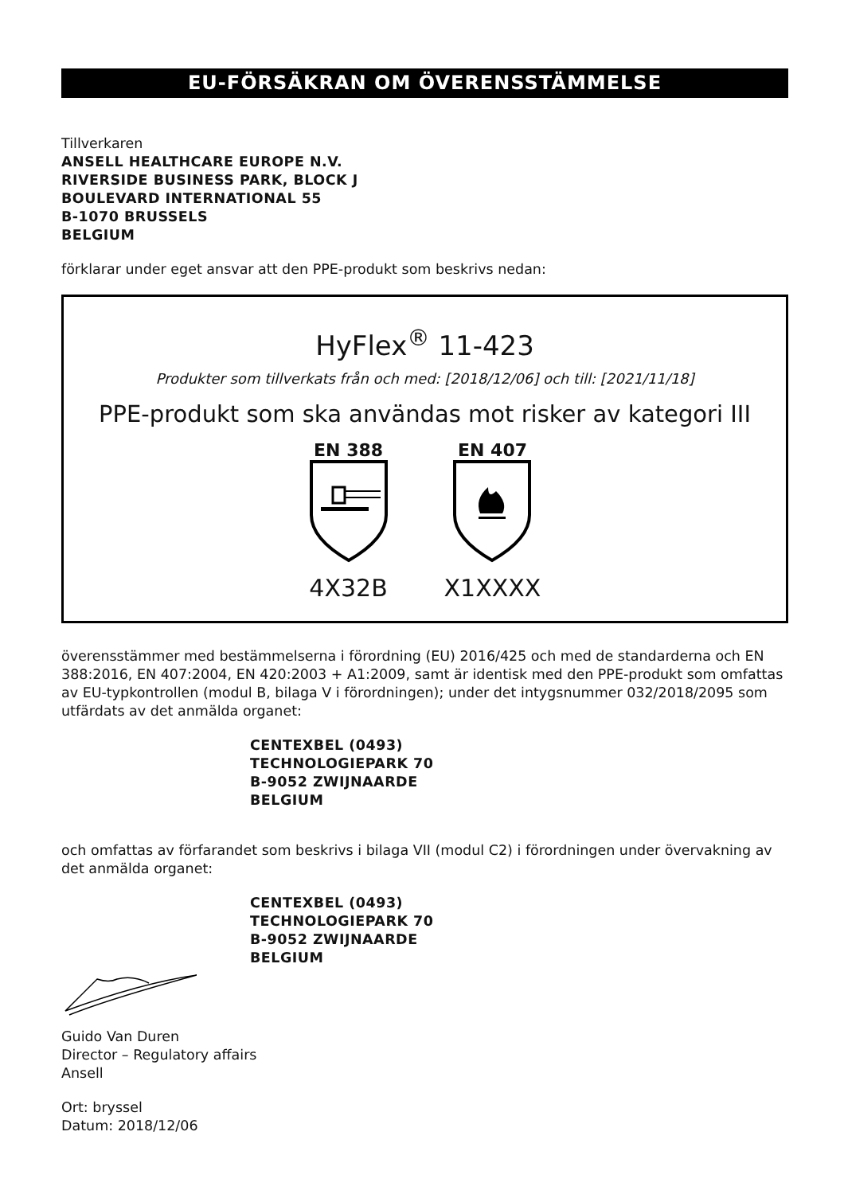EU-FÖRSÄKRAN OM ÖVERENSSTÄMMELSE
Tillverkaren
ANSELL HEALTHCARE EUROPE N.V.
RIVERSIDE BUSINESS PARK, BLOCK J
BOULEVARD INTERNATIONAL 55
B-1070 BRUSSELS
BELGIUM
förklarar under eget ansvar att den PPE-produkt som beskrivs nedan:
HyFlex<sup>®</sup> 11-423
Produkter som tillverkats från och med: [2018/12/06] och till: [2021/11/18]
PPE-produkt som ska användas mot risker av kategori III
EN 388
4X32B
EN 407
X1XXXX
överensstämmer med bestämmelserna i förordning (EU) 2016/425 och med de standarderna och EN 388:2016, EN 407:2004, EN 420:2003 + A1:2009, samt är identisk med den PPE-produkt som omfattas av EU-typkontrollen (modul B, bilaga V i förordningen); under det intygsnummer 032/2018/2095 som utfärdats av det anmälda organet:
CENTEXBEL (0493)
TECHNOLOGIEPARK 70
B-9052 ZWIJNAARDE
BELGIUM
och omfattas av förfarandet som beskrivs i bilaga VII (modul C2) i förordningen under övervakning av det anmälda organet:
CENTEXBEL (0493)
TECHNOLOGIEPARK 70
B-9052 ZWIJNAARDE
BELGIUM
Guido Van Duren
Director – Regulatory affairs
Ansell
Ort: bryssel
Datum: 2018/12/06